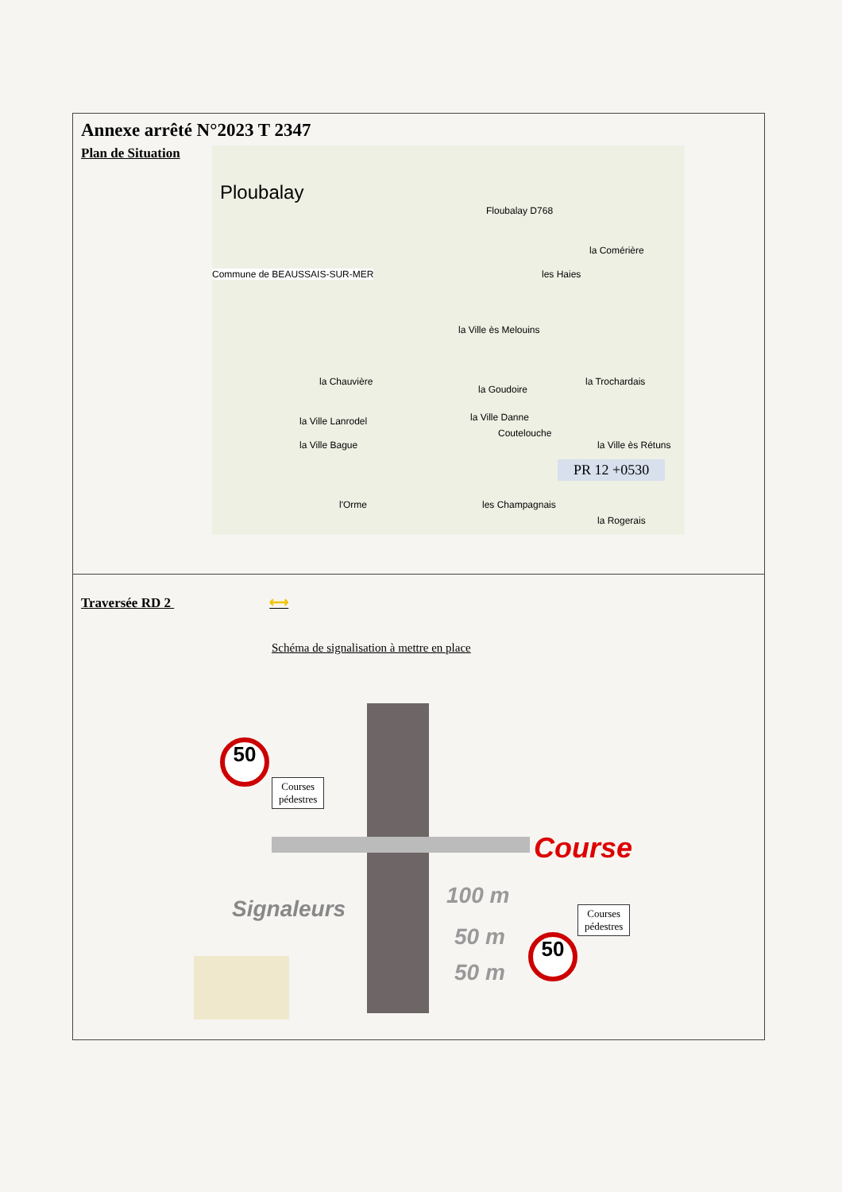Annexe arrêté N°2023 T 2347
Plan de Situation
Ploubalay
Commune de BEAUSSAIS-SUR-MER
Floubalay D768
la Ville ès Melouins
la Chauvière
la Ville Lanrodel
la Ville Bague
la Ville Danne
Coutelouche
les Champagnais l'Orme
la Comérière
les Haies
la Trochardais
la Ville ès Rétuns
la Rogerais
la Goudoire
PR 12 +0530
Traversée RD 2 ⟷
Schéma de signalisation à mettre en place
50
50
Courses
pédestres
Courses
pédestres
Course
Signaleurs
100 m
50 m
50 m